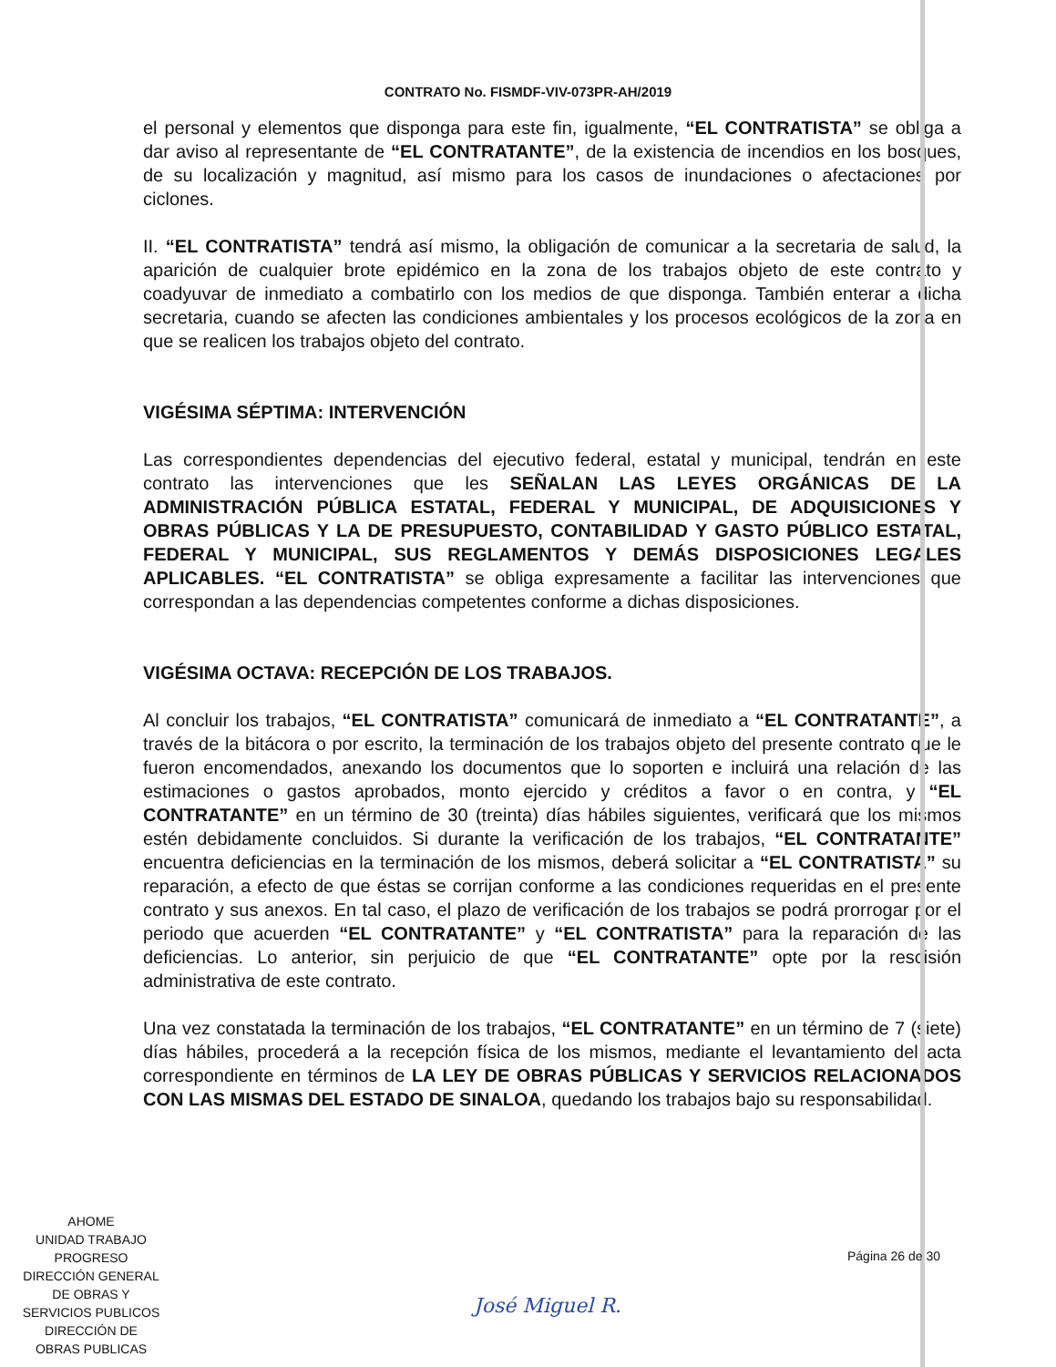CONTRATO No. FISMDF-VIV-073PR-AH/2019
el personal y elementos que disponga para este fin, igualmente, “EL CONTRATISTA” se obliga a dar aviso al representante de “EL CONTRATANTE”, de la existencia de incendios en los bosques, de su localización y magnitud, así mismo para los casos de inundaciones o afectaciones por ciclones.
II. “EL CONTRATISTA” tendrá así mismo, la obligación de comunicar a la secretaria de salud, la aparición de cualquier brote epidémico en la zona de los trabajos objeto de este contrato y coadyuvar de inmediato a combatirlo con los medios de que disponga. También enterar a dicha secretaria, cuando se afecten las condiciones ambientales y los procesos ecológicos de la zona en que se realicen los trabajos objeto del contrato.
VIGÉSIMA SÉPTIMA: INTERVENCIÓN
Las correspondientes dependencias del ejecutivo federal, estatal y municipal, tendrán en este contrato las intervenciones que les SEÑALAN LAS LEYES ORGÁNICAS DE LA ADMINISTRACIÓN PÚBLICA ESTATAL, FEDERAL Y MUNICIPAL, DE ADQUISICIONES Y OBRAS PÚBLICAS Y LA DE PRESUPUESTO, CONTABILIDAD Y GASTO PÚBLICO ESTATAL, FEDERAL Y MUNICIPAL, SUS REGLAMENTOS Y DEMÁS DISPOSICIONES LEGALES APLICABLES. “EL CONTRATISTA” se obliga expresamente a facilitar las intervenciones que correspondan a las dependencias competentes conforme a dichas disposiciones.
VIGÉSIMA OCTAVA: RECEPCIÓN DE LOS TRABAJOS.
Al concluir los trabajos, “EL CONTRATISTA” comunicará de inmediato a “EL CONTRATANTE”, a través de la bitácora o por escrito, la terminación de los trabajos objeto del presente contrato que le fueron encomendados, anexando los documentos que lo soporten e incluirá una relación de las estimaciones o gastos aprobados, monto ejercido y créditos a favor o en contra, y “EL CONTRATANTE” en un término de 30 (treinta) días hábiles siguientes, verificará que los mismos estén debidamente concluidos. Si durante la verificación de los trabajos, “EL CONTRATANTE” encuentra deficiencias en la terminación de los mismos, deberá solicitar a “EL CONTRATISTA” su reparación, a efecto de que éstas se corrijan conforme a las condiciones requeridas en el presente contrato y sus anexos. En tal caso, el plazo de verificación de los trabajos se podrá prorrogar por el periodo que acuerden “EL CONTRATANTE” y “EL CONTRATISTA” para la reparación de las deficiencias. Lo anterior, sin perjuicio de que “EL CONTRATANTE” opte por la rescisión administrativa de este contrato.
Una vez constatada la terminación de los trabajos, “EL CONTRATANTE” en un término de 7 (siete) días hábiles, procederá a la recepción física de los mismos, mediante el levantamiento del acta correspondiente en términos de LA LEY DE OBRAS PÚBLICAS Y SERVICIOS RELACIONADOS CON LAS MISMAS DEL ESTADO DE SINALOA, quedando los trabajos bajo su responsabilidad.
AHOME
UNIDAD TRABAJO PROGRESO
DIRECCIÓN GENERAL
DE OBRAS Y
SERVICIOS PUBLICOS
DIRECCIÓN DE
OBRAS PUBLICAS
Página 26 de 30
José Miguel R.